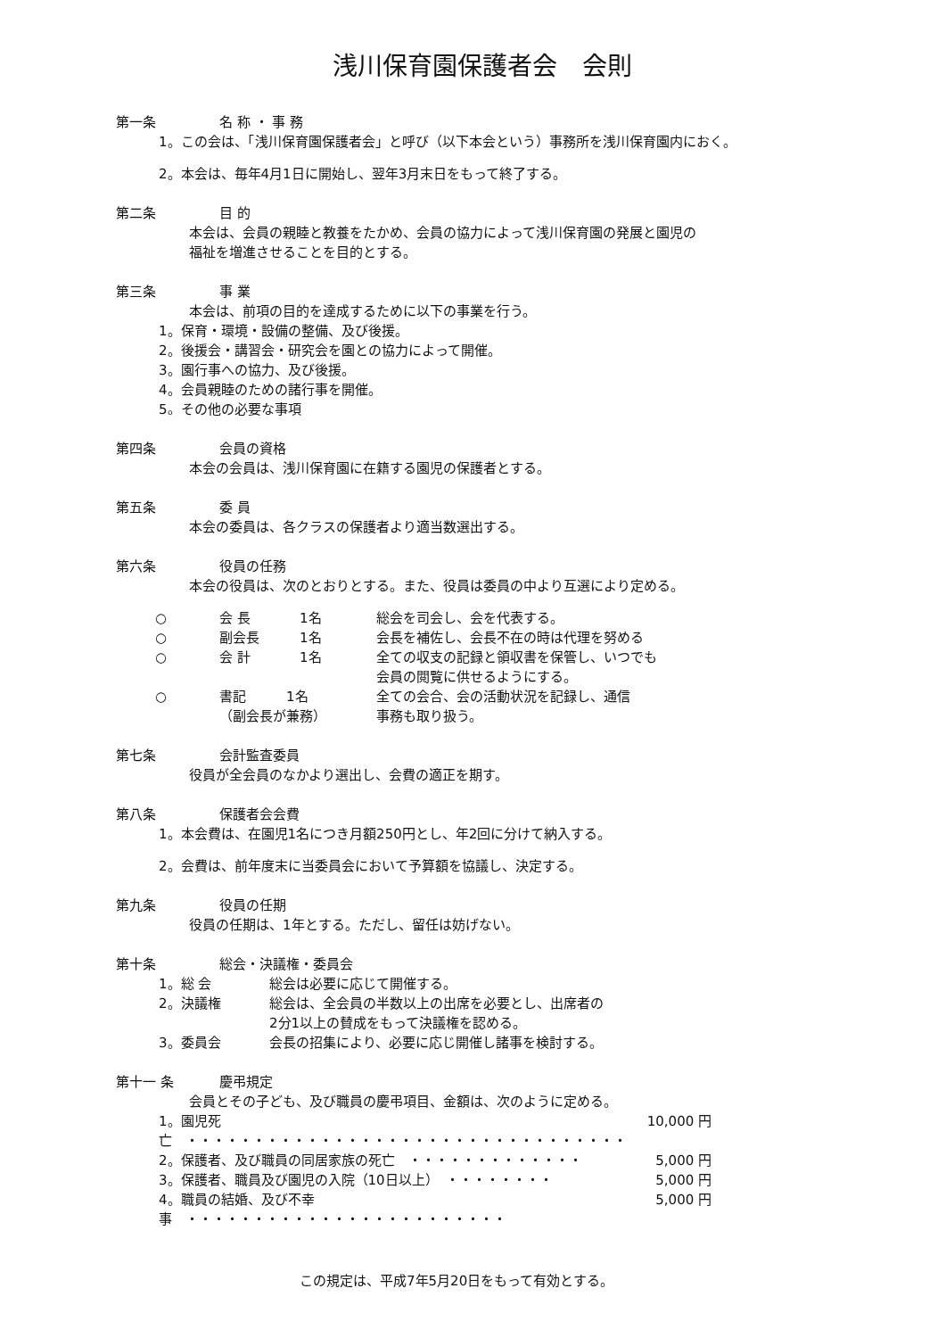浅川保育園保護者会　会則
第一条 名 称 ・ 事 務
1。この会は、「浅川保育園保護者会」と呼び（以下本会という）事務所を浅川保育園内におく。
2。本会は、毎年4月1日に開始し、翌年3月末日をもって終了する。
第二条 目 的
本会は、会員の親睦と教養をたかめ、会員の協力によって浅川保育園の発展と園児の
福祉を増進させることを目的とする。
第三条 事 業
本会は、前項の目的を達成するために以下の事業を行う。
1。保育・環境・設備の整備、及び後援。
2。後援会・講習会・研究会を園との協力によって開催。
3。園行事への協力、及び後援。
4。会員親睦のための諸行事を開催。
5。その他の必要な事項
第四条 会員の資格
本会の会員は、浅川保育園に在籍する園児の保護者とする。
第五条 委 員
本会の委員は、各クラスの保護者より適当数選出する。
第六条 役員の任務
本会の役員は、次のとおりとする。また、役員は委員の中より互選により定める。
○ 会 長 1名 総会を司会し、会を代表する。
○ 副会長 1名 会長を補佐し、会長不在の時は代理を努める
○ 会 計 1名 全ての収支の記録と領収書を保管し、いつでも
会員の閲覧に供せるようにする。
○ 書記　　　1名
（副会長が兼務）
全ての会合、会の活動状況を記録し、通信
事務も取り扱う。
第七条 会計監査委員
役員が全会員のなかより選出し、会費の適正を期す。
第八条 保護者会会費
1。本会費は、在園児1名につき月額250円とし、年2回に分けて納入する。
2。会費は、前年度末に当委員会において予算額を協議し、決定する。
第九条 役員の任期
役員の任期は、1年とする。ただし、留任は妨げない。
第十条 総会・決議権・委員会
1。総 会 総会は必要に応じて開催する。
2。決議権 総会は、全会員の半数以上の出席を必要とし、出席者の
2分1以上の賛成をもって決議権を認める。
3。委員会 会長の招集により、必要に応じ開催し諸事を検討する。
第十一 条 慶弔規定
会員とその子ども、及び職員の慶弔項目、金額は、次のように定める。
1。園児死亡　・・・・・・・・・・・・・・・・・・・・・・・・・・・・・・・・・
10,000 円
2。保護者、及び職員の同居家族の死亡　・・・・・・・・・・・・・ 5,000 円
3。保護者、職員及び園児の入院（10日以上）　・・・・・・・・ 5,000 円
4。職員の結婚、及び不幸事　・・・・・・・・・・・・・・・・・・・・・・・・
5,000 円
この規定は、平成7年5月20日をもって有効とする。